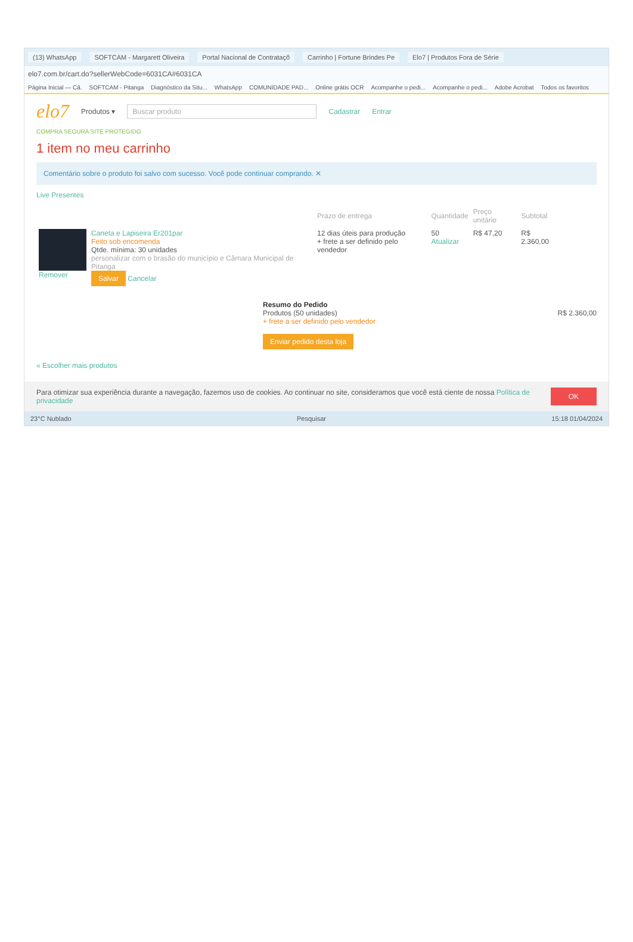(13) WhatsApp SOFTCAM - Margarett Oliveira Portal Nacional de Contrataçõ Carrinho | Fortune Brindes Pe Elo7 | Produtos Fora de Série
elo7.com.br/cart.do?sellerWebCode=6031CA#6031CA
Página Inicial — Câ. SOFTCAM - Pitanga Diagnóstico da Situ... WhatsApp COMUNIDADE PAD... Online grátis OCR Acompanhe o pedi... Acompanhe o pedi... Adobe Acrobat Todos os favoritos
elo7 Produtos ▾ Buscar produto Cadastrar Entrar
COMPRA SEGURA SITE PROTEGIDO
1 item no meu carrinho
Comentário sobre o produto foi salvo com sucesso. Você pode continuar comprando. ✕
Live Presentes
| | | Prazo de entrega | Quantidade | Preço unitário | Subtotal |
| --- | --- | --- | --- | --- | --- |
| Remover | Caneta e Lapiseira Er201par Feito sob encomenda Qtde. mínima: 30 unidades personalizar com o brasão do município e Câmara Municipal de Pitanga Salvar Cancelar | 12 dias úteis para produção + frete a ser definido pelo vendedor | 50 Atualizar | R$ 47,20 | R$ 2.360,00 |
Resumo do Pedido
Produtos (50 unidades) R$ 2.360,00
+ frete a ser definido pelo vendedor
Enviar pedido desta loja
« Escolher mais produtos
Para otimizar sua experiência durante a navegação, fazemos uso de cookies. Ao continuar no site, consideramos que você está ciente de nossa Política de privacidade OK
23°C Nublado Pesquisar 15:18 01/04/2024